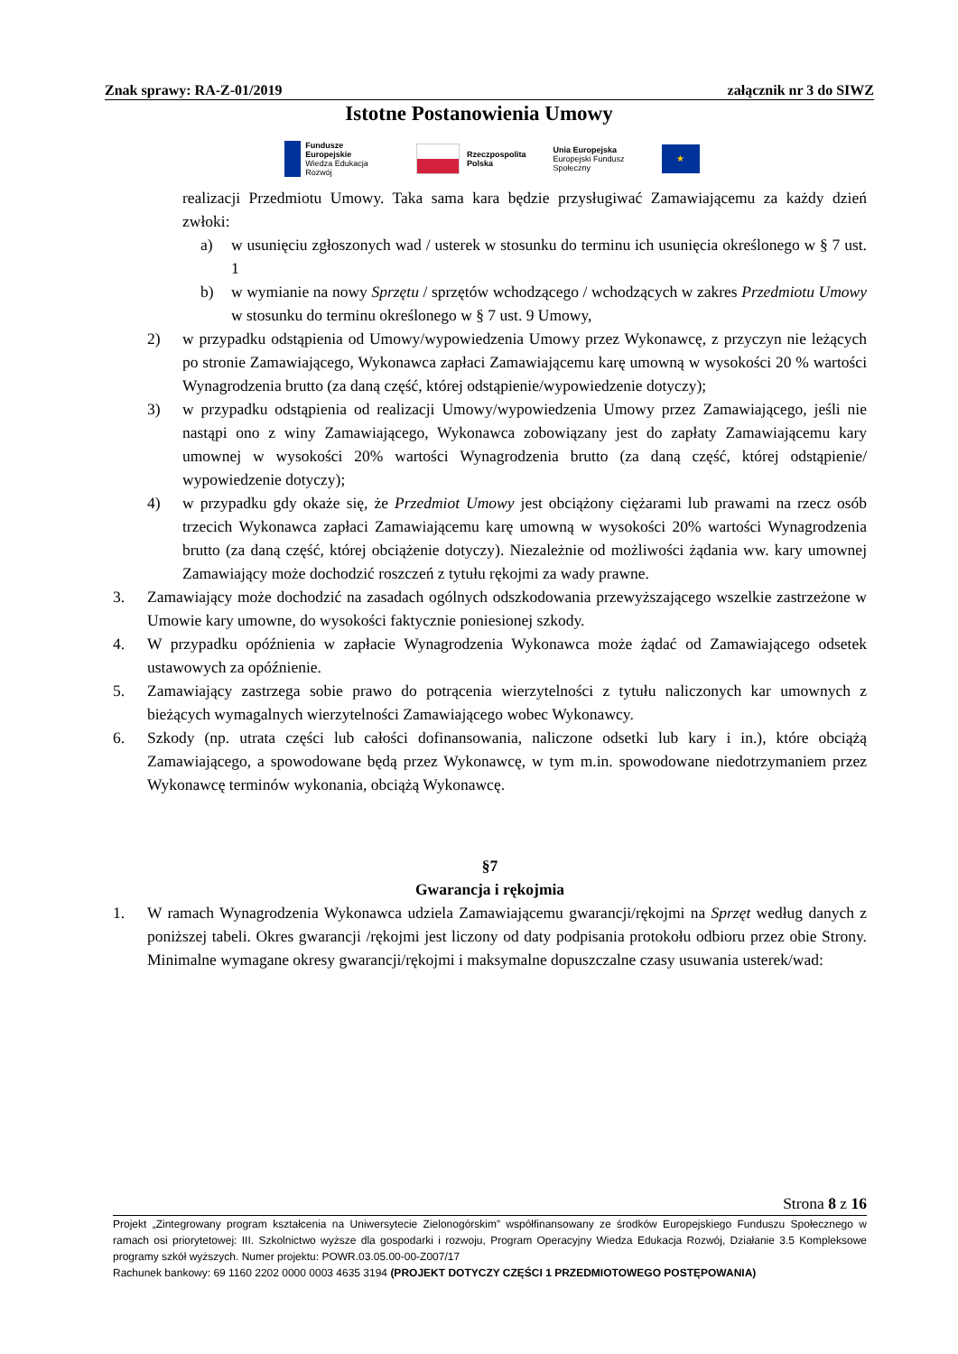Znak sprawy: RA-Z-01/2019 załącznik nr 3 do SIWZ
Istotne Postanowienia Umowy
Fundusze
Europejskie
Wiedza Edukacja Rozwój
Rzeczpospolita
Polska
Unia Europejska
Europejski Fundusz Społeczny
★
realizacji Przedmiotu Umowy. Taka sama kara będzie przysługiwać Zamawiającemu za każdy dzień zwłoki:
a) w usunięciu zgłoszonych wad / usterek w stosunku do terminu ich usunięcia określonego w § 7 ust. 1
b) w wymianie na nowy Sprzętu / sprzętów wchodzącego / wchodzących w zakres Przedmiotu Umowy w stosunku do terminu określonego w § 7 ust. 9 Umowy,
2) w przypadku odstąpienia od Umowy/wypowiedzenia Umowy przez Wykonawcę, z przyczyn nie leżących po stronie Zamawiającego, Wykonawca zapłaci Zamawiającemu karę umowną w wysokości 20 % wartości Wynagrodzenia brutto (za daną część, której odstąpienie/wypowiedzenie dotyczy);
3) w przypadku odstąpienia od realizacji Umowy/wypowiedzenia Umowy przez Zamawiającego, jeśli nie nastąpi ono z winy Zamawiającego, Wykonawca zobowiązany jest do zapłaty Zamawiającemu kary umownej w wysokości 20% wartości Wynagrodzenia brutto (za daną część, której odstąpienie/ wypowiedzenie dotyczy);
4) w przypadku gdy okaże się, że Przedmiot Umowy jest obciążony ciężarami lub prawami na rzecz osób trzecich Wykonawca zapłaci Zamawiającemu karę umowną w wysokości 20% wartości Wynagrodzenia brutto (za daną część, której obciążenie dotyczy). Niezależnie od możliwości żądania ww. kary umownej Zamawiający może dochodzić roszczeń z tytułu rękojmi za wady prawne.
3. Zamawiający może dochodzić na zasadach ogólnych odszkodowania przewyższającego wszelkie zastrzeżone w Umowie kary umowne, do wysokości faktycznie poniesionej szkody.
4. W przypadku opóźnienia w zapłacie Wynagrodzenia Wykonawca może żądać od Zamawiającego odsetek ustawowych za opóźnienie.
5. Zamawiający zastrzega sobie prawo do potrącenia wierzytelności z tytułu naliczonych kar umownych z bieżących wymagalnych wierzytelności Zamawiającego wobec Wykonawcy.
6. Szkody (np. utrata części lub całości dofinansowania, naliczone odsetki lub kary i in.), które obciążą Zamawiającego, a spowodowane będą przez Wykonawcę, w tym m.in. spowodowane niedotrzymaniem przez Wykonawcę terminów wykonania, obciążą Wykonawcę.
§7
Gwarancja i rękojmia
1. W ramach Wynagrodzenia Wykonawca udziela Zamawiającemu gwarancji/rękojmi na Sprzęt według danych z poniższej tabeli. Okres gwarancji /rękojmi jest liczony od daty podpisania protokołu odbioru przez obie Strony. Minimalne wymagane okresy gwarancji/rękojmi i maksymalne dopuszczalne czasy usuwania usterek/wad:
Strona 8 z 16
Projekt „Zintegrowany program kształcenia na Uniwersytecie Zielonogórskim” współfinansowany ze środków Europejskiego Funduszu Społecznego w ramach osi priorytetowej: III. Szkolnictwo wyższe dla gospodarki i rozwoju, Program Operacyjny Wiedza Edukacja Rozwój, Działanie 3.5 Kompleksowe programy szkół wyższych. Numer projektu: POWR.03.05.00-00-Z007/17
Rachunek bankowy: 69 1160 2202 0000 0003 4635 3194 (PROJEKT DOTYCZY CZĘŚCI 1 PRZEDMIOTOWEGO POSTĘPOWANIA)